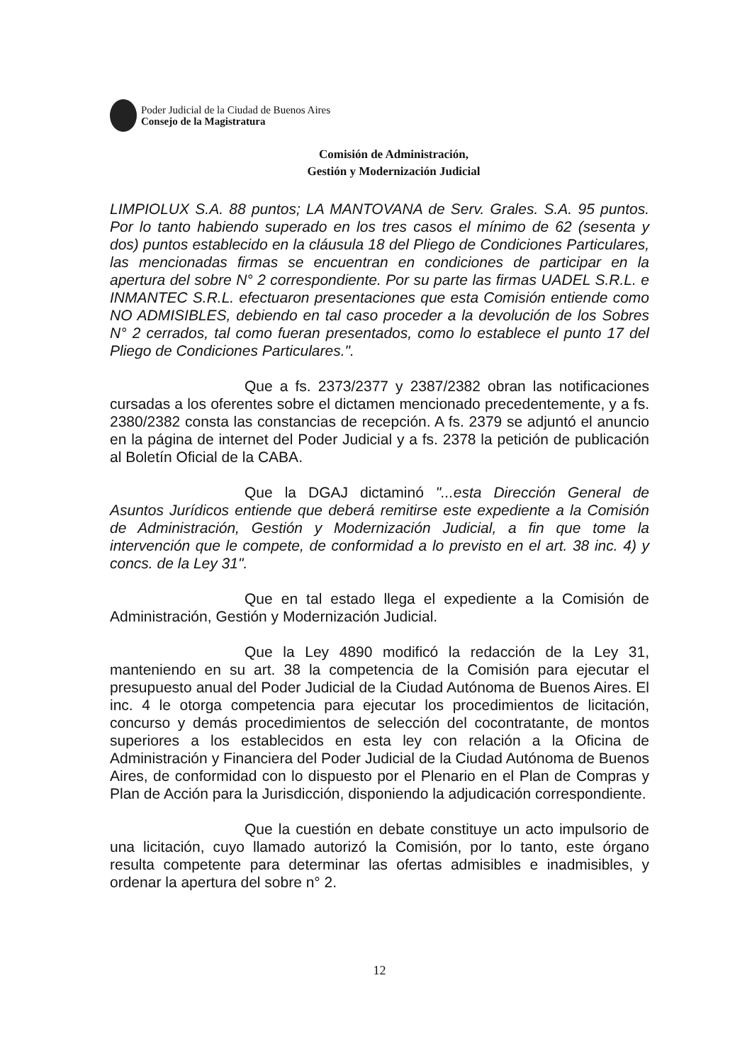Poder Judicial de la Ciudad de Buenos Aires
Consejo de la Magistratura
Comisión de Administración,
Gestión y Modernización Judicial
LIMPIOLUX S.A. 88 puntos; LA MANTOVANA de Serv. Grales. S.A. 95 puntos. Por lo tanto habiendo superado en los tres casos el mínimo de 62 (sesenta y dos) puntos establecido en la cláusula 18 del Pliego de Condiciones Particulares, las mencionadas firmas se encuentran en condiciones de participar en la apertura del sobre N° 2 correspondiente. Por su parte las firmas UADEL S.R.L. e INMANTEC S.R.L. efectuaron presentaciones que esta Comisión entiende como NO ADMISIBLES, debiendo en tal caso proceder a la devolución de los Sobres N° 2 cerrados, tal como fueran presentados, como lo establece el punto 17 del Pliego de Condiciones Particulares.".
Que a fs. 2373/2377 y 2387/2382 obran las notificaciones cursadas a los oferentes sobre el dictamen mencionado precedentemente, y a fs. 2380/2382 consta las constancias de recepción. A fs. 2379 se adjuntó el anuncio en la página de internet del Poder Judicial y a fs. 2378 la petición de publicación al Boletín Oficial de la CABA.
Que la DGAJ dictaminó "...esta Dirección General de Asuntos Jurídicos entiende que deberá remitirse este expediente a la Comisión de Administración, Gestión y Modernización Judicial, a fin que tome la intervención que le compete, de conformidad a lo previsto en el art. 38 inc. 4) y concs. de la Ley 31".
Que en tal estado llega el expediente a la Comisión de Administración, Gestión y Modernización Judicial.
Que la Ley 4890 modificó la redacción de la Ley 31, manteniendo en su art. 38 la competencia de la Comisión para ejecutar el presupuesto anual del Poder Judicial de la Ciudad Autónoma de Buenos Aires. El inc. 4 le otorga competencia para ejecutar los procedimientos de licitación, concurso y demás procedimientos de selección del cocontratante, de montos superiores a los establecidos en esta ley con relación a la Oficina de Administración y Financiera del Poder Judicial de la Ciudad Autónoma de Buenos Aires, de conformidad con lo dispuesto por el Plenario en el Plan de Compras y Plan de Acción para la Jurisdicción, disponiendo la adjudicación correspondiente.
Que la cuestión en debate constituye un acto impulsorio de una licitación, cuyo llamado autorizó la Comisión, por lo tanto, este órgano resulta competente para determinar las ofertas admisibles e inadmisibles, y ordenar la apertura del sobre n° 2.
12